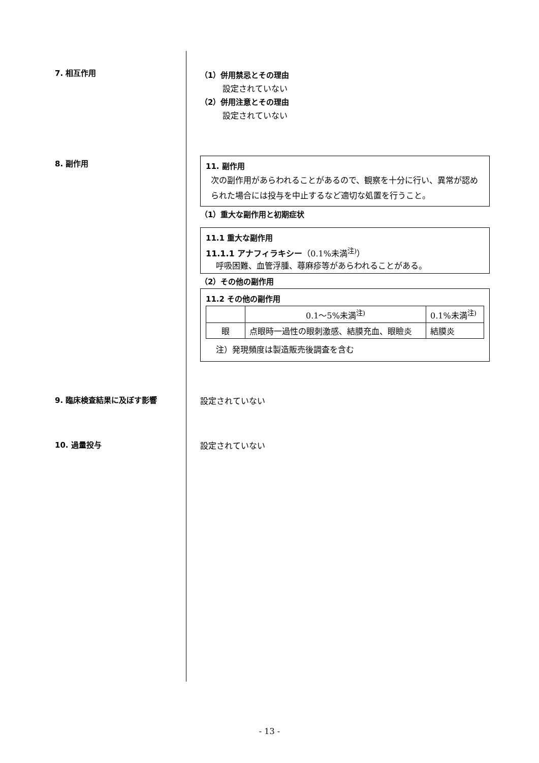7. 相互作用
（1）併用禁忌とその理由
設定されていない
（2）併用注意とその理由
設定されていない
8. 副作用
11. 副作用
次の副作用があらわれることがあるので、観察を十分に行い、異常が認められた場合には投与を中止するなど適切な処置を行うこと。
（1）重大な副作用と初期症状
11.1 重大な副作用
11.1.1 アナフィラキシー（0.1%未満<sup>注)</sup>）
呼吸困難、血管浮腫、蕁麻疹等があらわれることがある。
（2）その他の副作用
11.2 その他の副作用
| | 0.1～5%未満<sup>注)</sup> | 0.1%未満<sup>注)</sup> |
| 眼 | 点眼時一過性の眼刺激感、結膜充血、眼瞼炎 | 結膜炎 |
注）発現頻度は製造販売後調査を含む
9. 臨床検査結果に及ぼす影響 設定されていない
10. 過量投与 設定されていない
- 13 -